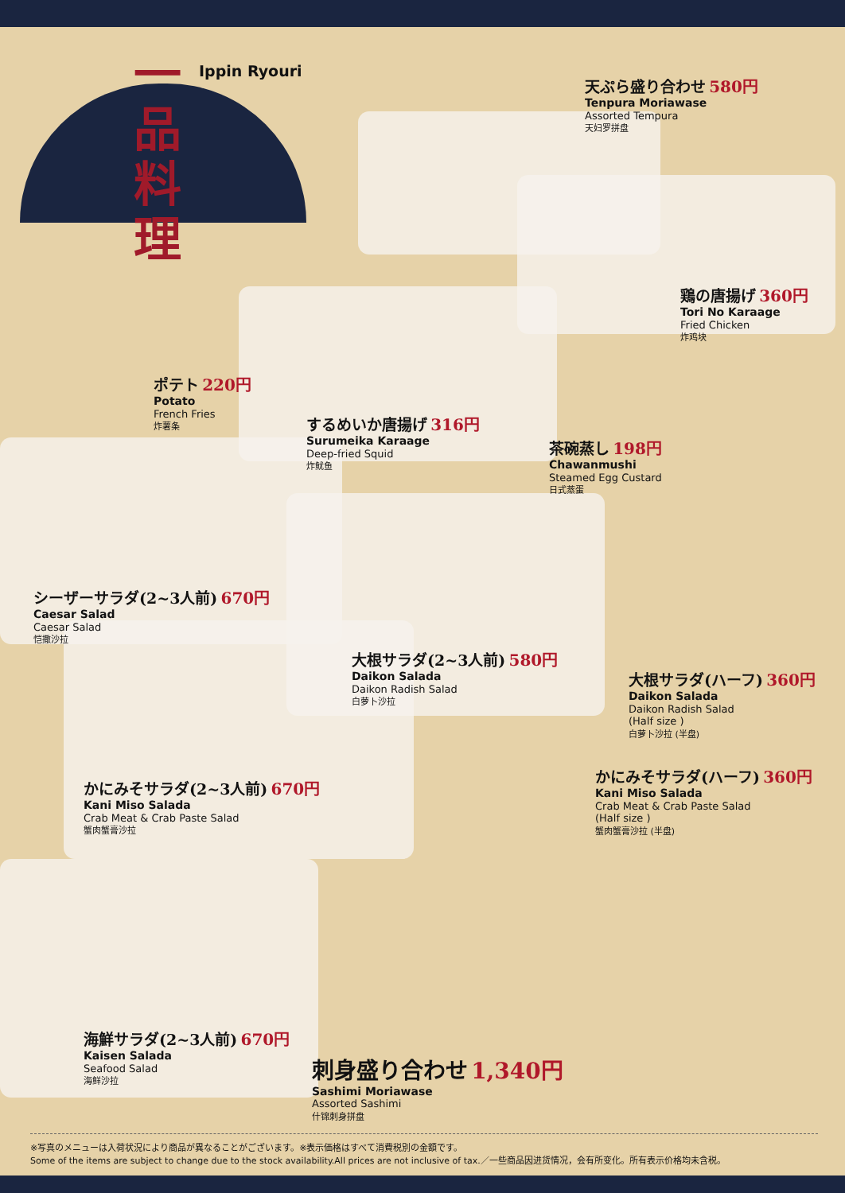一品料理
Ippin Ryouri
天ぷら盛り合わせ 580円
Tenpura Moriawase
Assorted Tempura
天妇罗拼盘
鶏の唐揚げ 360円
Tori No Karaage
Fried Chicken
炸鸡块
ポテト 220円
Potato
French Fries
炸薯条
するめいか唐揚げ 316円
Surumeika Karaage
Deep-fried Squid
炸鱿鱼
茶碗蒸し 198円
Chawanmushi
Steamed Egg Custard
日式蒸蛋
シーザーサラダ(2~3人前) 670円
Caesar Salad
Caesar Salad
恺撒沙拉
大根サラダ(2~3人前) 580円
Daikon Salada
Daikon Radish Salad
白萝卜沙拉
大根サラダ(ハーフ) 360円
Daikon Salada
Daikon Radish Salad
(Half size )
白萝卜沙拉 (半盘)
かにみそサラダ(2~3人前) 670円
Kani Miso Salada
Crab Meat & Crab Paste Salad
蟹肉蟹膏沙拉
かにみそサラダ(ハーフ) 360円
Kani Miso Salada
Crab Meat & Crab Paste Salad
(Half size )
蟹肉蟹膏沙拉 (半盘)
海鮮サラダ(2~3人前) 670円
Kaisen Salada
Seafood Salad
海鲜沙拉
刺身盛り合わせ 1,340円
Sashimi Moriawase
Assorted Sashimi
什锦刺身拼盘
※写真のメニューは入荷状況により商品が異なることがございます。※表示価格はすべて消費税別の金額です。
Some of the items are subject to change due to the stock availability.All prices are not inclusive of tax.／一些商品因进货情况，会有所变化。所有表示价格均未含税。